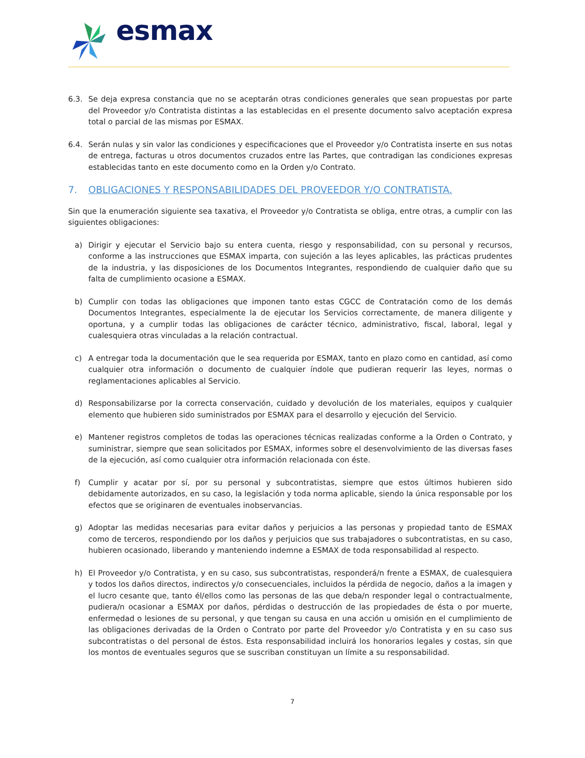esmax
6.3. Se deja expresa constancia que no se aceptarán otras condiciones generales que sean propuestas por parte del Proveedor y/o Contratista distintas a las establecidas en el presente documento salvo aceptación expresa total o parcial de las mismas por ESMAX.
6.4. Serán nulas y sin valor las condiciones y especificaciones que el Proveedor y/o Contratista inserte en sus notas de entrega, facturas u otros documentos cruzados entre las Partes, que contradigan las condiciones expresas establecidas tanto en este documento como en la Orden y/o Contrato.
7. OBLIGACIONES Y RESPONSABILIDADES DEL PROVEEDOR Y/O CONTRATISTA.
Sin que la enumeración siguiente sea taxativa, el Proveedor y/o Contratista se obliga, entre otras, a cumplir con las siguientes obligaciones:
a) Dirigir y ejecutar el Servicio bajo su entera cuenta, riesgo y responsabilidad, con su personal y recursos, conforme a las instrucciones que ESMAX imparta, con sujeción a las leyes aplicables, las prácticas prudentes de la industria, y las disposiciones de los Documentos Integrantes, respondiendo de cualquier daño que su falta de cumplimiento ocasione a ESMAX.
b) Cumplir con todas las obligaciones que imponen tanto estas CGCC de Contratación como de los demás Documentos Integrantes, especialmente la de ejecutar los Servicios correctamente, de manera diligente y oportuna, y a cumplir todas las obligaciones de carácter técnico, administrativo, fiscal, laboral, legal y cualesquiera otras vinculadas a la relación contractual.
c) A entregar toda la documentación que le sea requerida por ESMAX, tanto en plazo como en cantidad, así como cualquier otra información o documento de cualquier índole que pudieran requerir las leyes, normas o reglamentaciones aplicables al Servicio.
d) Responsabilizarse por la correcta conservación, cuidado y devolución de los materiales, equipos y cualquier elemento que hubieren sido suministrados por ESMAX para el desarrollo y ejecución del Servicio.
e) Mantener registros completos de todas las operaciones técnicas realizadas conforme a la Orden o Contrato, y suministrar, siempre que sean solicitados por ESMAX, informes sobre el desenvolvimiento de las diversas fases de la ejecución, así como cualquier otra información relacionada con éste.
f) Cumplir y acatar por sí, por su personal y subcontratistas, siempre que estos últimos hubieren sido debidamente autorizados, en su caso, la legislación y toda norma aplicable, siendo la única responsable por los efectos que se originaren de eventuales inobservancias.
g) Adoptar las medidas necesarias para evitar daños y perjuicios a las personas y propiedad tanto de ESMAX como de terceros, respondiendo por los daños y perjuicios que sus trabajadores o subcontratistas, en su caso, hubieren ocasionado, liberando y manteniendo indemne a ESMAX de toda responsabilidad al respecto.
h) El Proveedor y/o Contratista, y en su caso, sus subcontratistas, responderá/n frente a ESMAX, de cualesquiera y todos los daños directos, indirectos y/o consecuenciales, incluidos la pérdida de negocio, daños a la imagen y el lucro cesante que, tanto él/ellos como las personas de las que deba/n responder legal o contractualmente, pudiera/n ocasionar a ESMAX por daños, pérdidas o destrucción de las propiedades de ésta o por muerte, enfermedad o lesiones de su personal, y que tengan su causa en una acción u omisión en el cumplimiento de las obligaciones derivadas de la Orden o Contrato por parte del Proveedor y/o Contratista y en su caso sus subcontratistas o del personal de éstos. Esta responsabilidad incluirá los honorarios legales y costas, sin que los montos de eventuales seguros que se suscriban constituyan un límite a su responsabilidad.
7